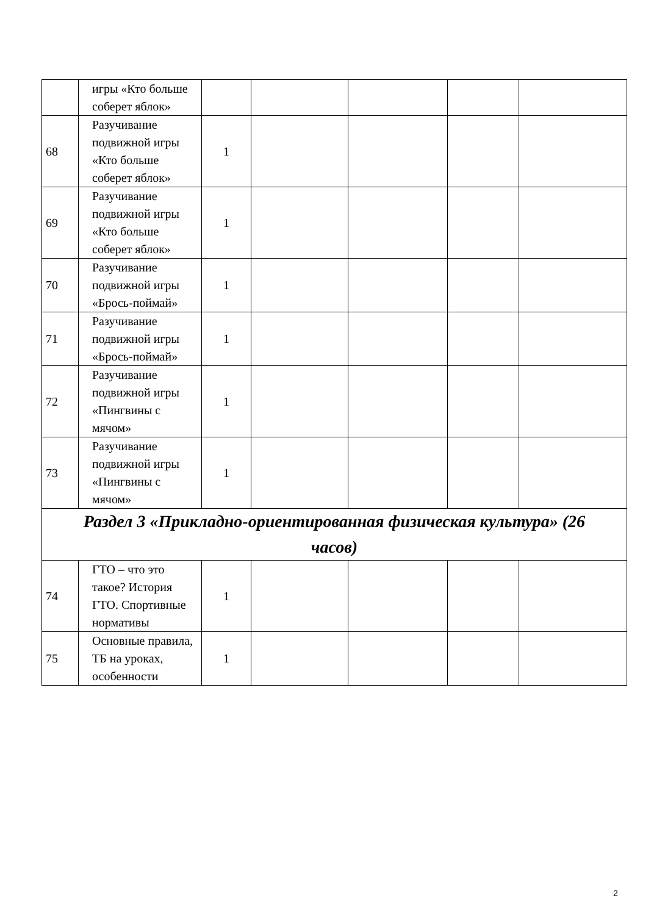| | игры «Кто больше соберет яблок» | | | | | |
| 68 | Разучивание подвижной игры «Кто больше соберет яблок» | 1 | | | | |
| 69 | Разучивание подвижной игры «Кто больше соберет яблок» | 1 | | | | |
| 70 | Разучивание подвижной игры «Брось-поймай» | 1 | | | | |
| 71 | Разучивание подвижной игры «Брось-поймай» | 1 | | | | |
| 72 | Разучивание подвижной игры «Пингвины с мячом» | 1 | | | | |
| 73 | Разучивание подвижной игры «Пингвины с мячом» | 1 | | | | |
| Раздел 3 «Прикладно-ориентированная физическая культура» (26 часов) | | | | | | |
| 74 | ГТО – что это такое? История ГТО. Спортивные нормативы | 1 | | | | |
| 75 | Основные правила, ТБ на уроках, особенности | 1 | | | | |
2